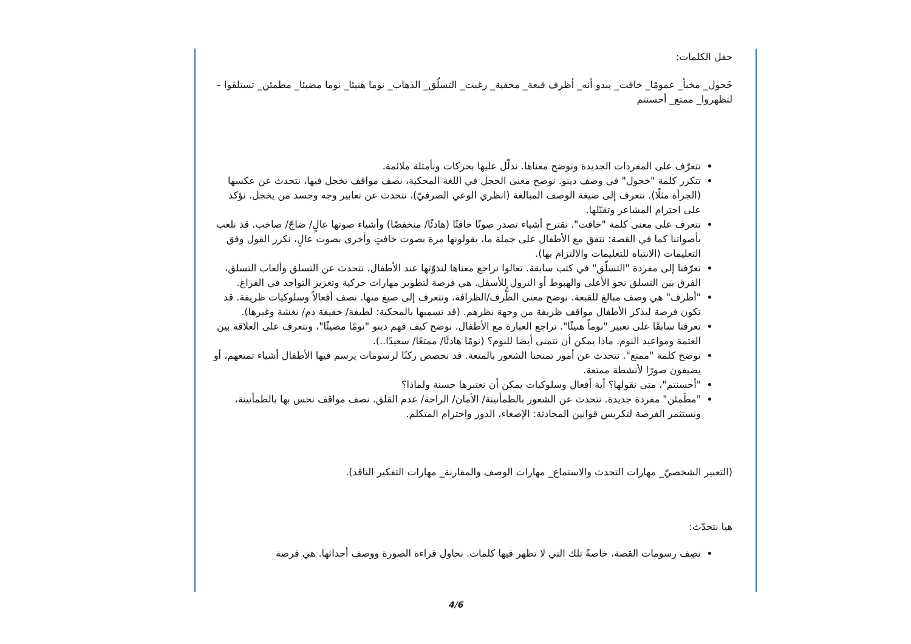حفل الكلمات:
خَجول_ مخبأ_ عمومًا_ خافت_ يبدو أنه_ أظرف قبعة_ مخفية_ رغبت_ التسلّق_ الذهاب_ نوما هنيئا_ نوما مضيئا_ مطمئن_ تستلقوا – لتظهروا_ ممتع_ أحسنتم
نتعرّف على المفردات الجديدة ونوضح معناها. ندلّل عليها بحركات وبأمثلة ملائمة.
تتكرر كلمة "خجول" في وصف دينو. نوضح معنى الخجل في اللغة المحكية، نصف مواقف نخجل فيها، نتحدث عن عكسها (الجرأة مثلًا). نتعرف إلى صيغة الوصف المبالغة (انظري الوعي الصرفيّ). نتحدث عن تعابير وجه وجسد من يخجل. نؤكد على احترام المشاعر وتقبّلها.
نتعرف على معنى كلمة "خافت". نقترح أشياء تصدر صوتًا خافتًا (هادئًا/ منخفضًا) وأشياء صوتها عالٍ/ ضاجّ/ صاخب. قد نلعب بأصواتنا كما في القصة: نتفق مع الأطفال على جملة ما، يقولونها مرة بصوت خافتٍ وأخرى بصوت عالٍ، نكرر القول وفق التعليمات (الانتباه للتعليمات والالتزام بها).
تعرّفنا إلى مفردة "التسلّق" في كتب سابقة. تعالوا نراجع معناها لنذوّتها عند الأطفال. نتحدث عن التسلق وألعاب التسلق، الفرق بين التسلق نحو الأعلى والهبوط أو النزول للأسفل. هي فرصة لتطوير مهارات حركية وتعزيز التواجد في الفراغ.
"أظرف" هي وصف مبالغ للقبعة. نوضح معنى الظُّرف/الظرافة، ونتعرف إلى صيغ منها. نصف أفعالاً وسلوكيات ظريفة. قد تكون فرصة ليذكر الأطفال مواقف ظريفة من وجهة نظرهم. (قد نسميها بالمحكية: لطيفة/ خفيفة دم/ نغشة وغيرها).
تعرفنا سابقًا على تعبير "نوماً هنيئًا". نراجع العبارة مع الأطفال. نوضح كيف فهم دينو "نومًا مضيئًا"، ونتعرف على العلاقة بين العتمة ومواعيد النوم. ماذا يمكن أن نتمنى أيضا للنوم؟ (نومًا هادئًا/ ممتعًا/ سعيدًا..).
نوضح كلمة "ممتع". نتحدث عن أمور تمنحنا الشعور بالمتعة. قد نخصص ركنًا لرسومات يرسم فيها الأطفال أشياء تمتعهم، أو يضيفون صورًا لأنشطة ممتعة.
"أحسنتم"، متى نقولها؟ أية أفعال وسلوكيات يمكن أن نعتبرها حسنة ولماذا؟
"مطَمئن" مفردة جديدة. نتحدث عن الشعور بالطمأنينة/ الأمان/ الراحة/ عدم القلق. نصف مواقف نحس بها بالطمأنينة، ونستثمر الفرصة لتكريس قوانين المحادثة: الإصغاء، الدور واحترام المتكلم.
(التعبير الشخصيّ_ مهارات التحدث والاستماع_ مهارات الوصف والمقارنة_ مهارات التفكير الناقد).
هيا نتحدّث:
نصِف رسومات القصة، خاصةً تلك التي لا تظهر فيها كلمات. نحاول قراءة الصورة ووصف أحداثها. هي فرصة
4/6